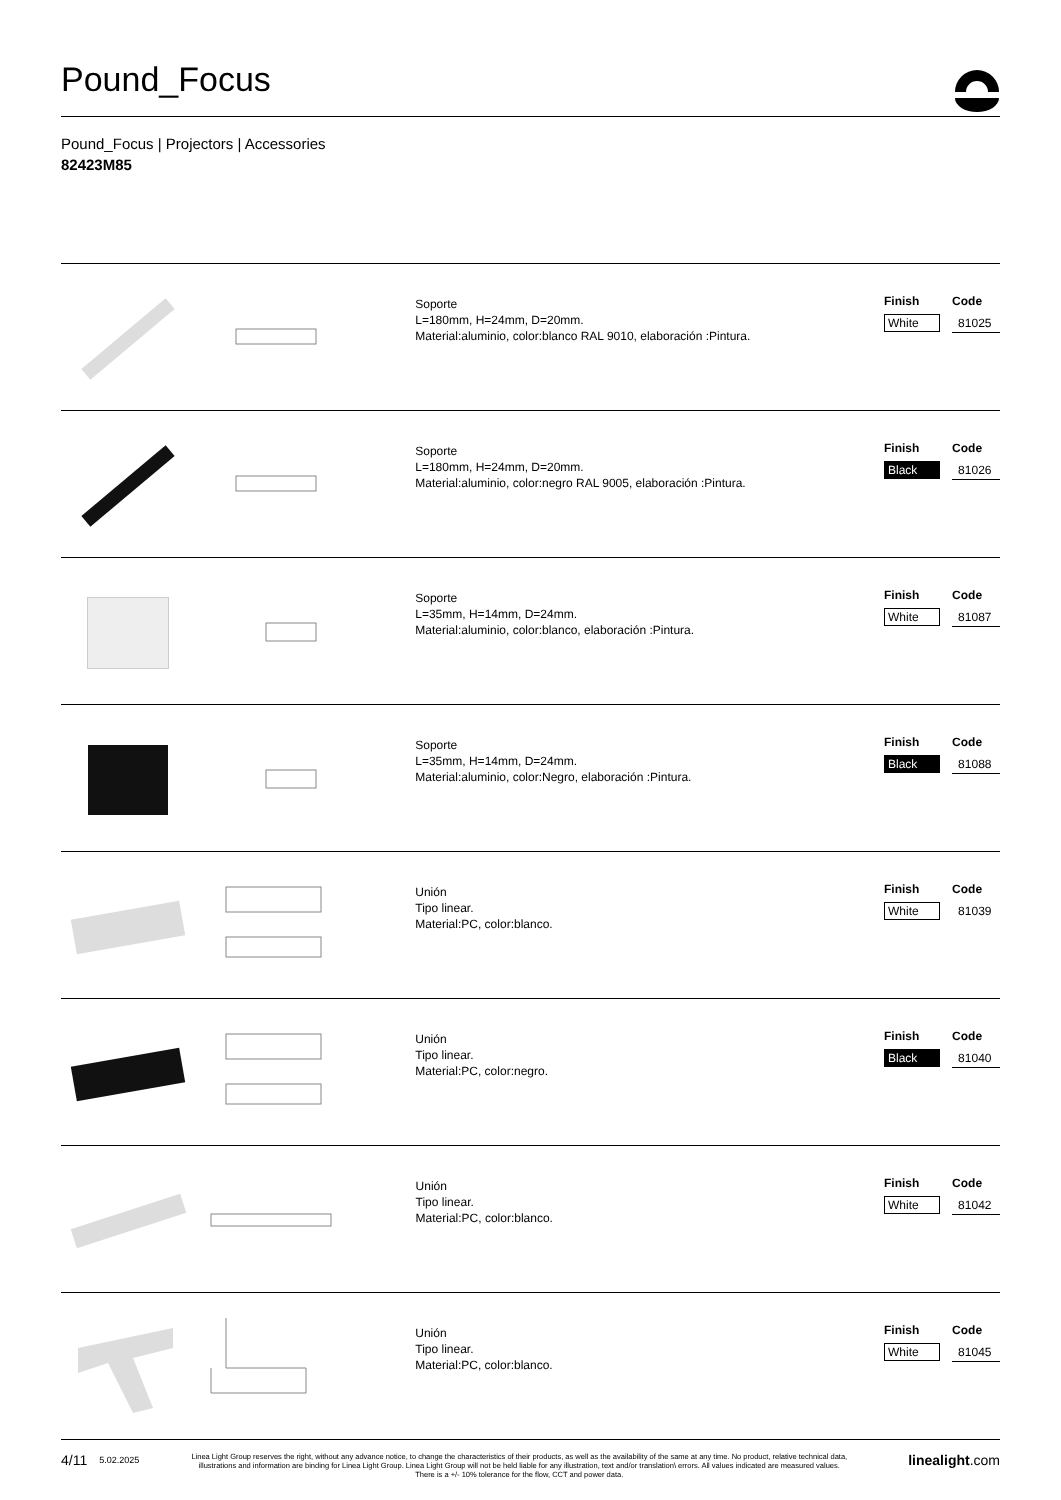Pound_Focus
Pound_Focus | Projectors | Accessories
82423M85
Soporte
L=180mm, H=24mm, D=20mm.
Material:aluminio, color:blanco RAL 9010, elaboración :Pintura.
| Finish | Code |
| --- | --- |
| White | 81025 |
Soporte
L=180mm, H=24mm, D=20mm.
Material:aluminio, color:negro RAL 9005, elaboración :Pintura.
| Finish | Code |
| --- | --- |
| Black | 81026 |
Soporte
L=35mm, H=14mm, D=24mm.
Material:aluminio, color:blanco, elaboración :Pintura.
| Finish | Code |
| --- | --- |
| White | 81087 |
Soporte
L=35mm, H=14mm, D=24mm.
Material:aluminio, color:Negro, elaboración :Pintura.
| Finish | Code |
| --- | --- |
| Black | 81088 |
Unión
Tipo linear.
Material:PC, color:blanco.
| Finish | Code |
| --- | --- |
| White | 81039 |
Unión
Tipo linear.
Material:PC, color:negro.
| Finish | Code |
| --- | --- |
| Black | 81040 |
Unión
Tipo linear.
Material:PC, color:blanco.
| Finish | Code |
| --- | --- |
| White | 81042 |
Unión
Tipo linear.
Material:PC, color:blanco.
| Finish | Code |
| --- | --- |
| White | 81045 |
4/11
5.02.2025
Linea Light Group reserves the right, without any advance notice, to change the characteristics of their products, as well as the availability of the same at any time. No product, relative technical data, illustrations and information are binding for Linea Light Group. Linea Light Group will not be held liable for any illustration, text and/or translation\ errors. All values indicated are measured values. There is a +/- 10% tolerance for the flow, CCT and power data.
linealight.com